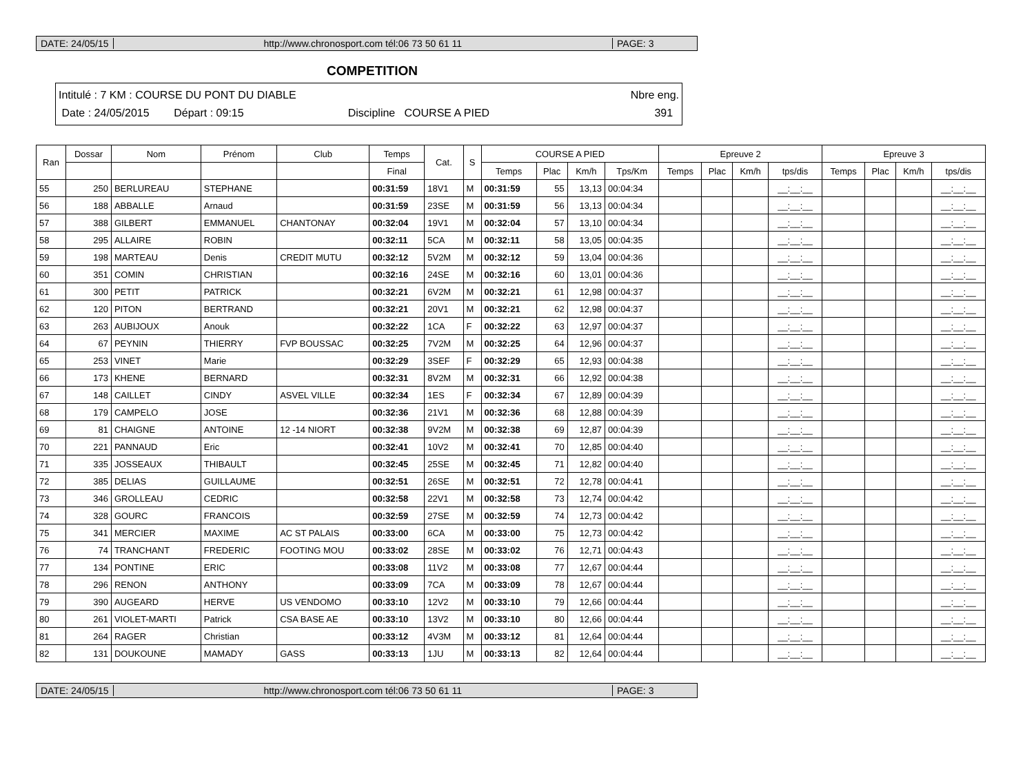DATE: 24/05/15
http://www.chronosport.com tél:06 73 50 61 11
PAGE: 3
COMPETITION
Intitulé : 7 KM : COURSE DU PONT DU DIABLE Nbre eng.
Date : 24/05/2015 Départ : 09:15 Discipline COURSE A PIED 391
| Ran | Dossar | Nom | Prénom | Club | Temps | Cat. | S | COURSE A PIED | | | | Epreuve 2 | | | | Epreuve 3 | | | |
| --- | --- | --- | --- | --- | --- | --- | --- | --- | --- | --- | --- | --- | --- | --- | --- | --- | --- | --- | --- |
| | | | | | Final | | | Temps | Plac | Km/h | Tps/Km | Temps | Plac | Km/h | tps/dis | Temps | Plac | Km/h | tps/dis |
| 55 | 250 | BERLUREAU | STEPHANE | | 00:31:59 | 18V1 | M | 00:31:59 | 55 | 13,13 | 00:04:34 | | | | __:__:__ | | | | __:__:__ |
| 56 | 188 | ABBALLE | Arnaud | | 00:31:59 | 23SE | M | 00:31:59 | 56 | 13,13 | 00:04:34 | | | | __:__:__ | | | | __:__:__ |
| 57 | 388 | GILBERT | EMMANUEL | CHANTONAY | 00:32:04 | 19V1 | M | 00:32:04 | 57 | 13,10 | 00:04:34 | | | | __:__:__ | | | | __:__:__ |
| 58 | 295 | ALLAIRE | ROBIN | | 00:32:11 | 5CA | M | 00:32:11 | 58 | 13,05 | 00:04:35 | | | | __:__:__ | | | | __:__:__ |
| 59 | 198 | MARTEAU | Denis | CREDIT MUTU | 00:32:12 | 5V2M | M | 00:32:12 | 59 | 13,04 | 00:04:36 | | | | __:__:__ | | | | __:__:__ |
| 60 | 351 | COMIN | CHRISTIAN | | 00:32:16 | 24SE | M | 00:32:16 | 60 | 13,01 | 00:04:36 | | | | __:__:__ | | | | __:__:__ |
| 61 | 300 | PETIT | PATRICK | | 00:32:21 | 6V2M | M | 00:32:21 | 61 | 12,98 | 00:04:37 | | | | __:__:__ | | | | __:__:__ |
| 62 | 120 | PITON | BERTRAND | | 00:32:21 | 20V1 | M | 00:32:21 | 62 | 12,98 | 00:04:37 | | | | __:__:__ | | | | __:__:__ |
| 63 | 263 | AUBIJOUX | Anouk | | 00:32:22 | 1CA | F | 00:32:22 | 63 | 12,97 | 00:04:37 | | | | __:__:__ | | | | __:__:__ |
| 64 | 67 | PEYNIN | THIERRY | FVP BOUSSAC | 00:32:25 | 7V2M | M | 00:32:25 | 64 | 12,96 | 00:04:37 | | | | __:__:__ | | | | __:__:__ |
| 65 | 253 | VINET | Marie | | 00:32:29 | 3SEF | F | 00:32:29 | 65 | 12,93 | 00:04:38 | | | | __:__:__ | | | | __:__:__ |
| 66 | 173 | KHENE | BERNARD | | 00:32:31 | 8V2M | M | 00:32:31 | 66 | 12,92 | 00:04:38 | | | | __:__:__ | | | | __:__:__ |
| 67 | 148 | CAILLET | CINDY | ASVEL VILLE | 00:32:34 | 1ES | F | 00:32:34 | 67 | 12,89 | 00:04:39 | | | | __:__:__ | | | | __:__:__ |
| 68 | 179 | CAMPELO | JOSE | | 00:32:36 | 21V1 | M | 00:32:36 | 68 | 12,88 | 00:04:39 | | | | __:__:__ | | | | __:__:__ |
| 69 | 81 | CHAIGNE | ANTOINE | 12 -14 NIORT | 00:32:38 | 9V2M | M | 00:32:38 | 69 | 12,87 | 00:04:39 | | | | __:__:__ | | | | __:__:__ |
| 70 | 221 | PANNAUD | Eric | | 00:32:41 | 10V2 | M | 00:32:41 | 70 | 12,85 | 00:04:40 | | | | __:__:__ | | | | __:__:__ |
| 71 | 335 | JOSSEAUX | THIBAULT | | 00:32:45 | 25SE | M | 00:32:45 | 71 | 12,82 | 00:04:40 | | | | __:__:__ | | | | __:__:__ |
| 72 | 385 | DELIAS | GUILLAUME | | 00:32:51 | 26SE | M | 00:32:51 | 72 | 12,78 | 00:04:41 | | | | __:__:__ | | | | __:__:__ |
| 73 | 346 | GROLLEAU | CEDRIC | | 00:32:58 | 22V1 | M | 00:32:58 | 73 | 12,74 | 00:04:42 | | | | __:__:__ | | | | __:__:__ |
| 74 | 328 | GOURC | FRANCOIS | | 00:32:59 | 27SE | M | 00:32:59 | 74 | 12,73 | 00:04:42 | | | | __:__:__ | | | | __:__:__ |
| 75 | 341 | MERCIER | MAXIME | AC ST PALAIS | 00:33:00 | 6CA | M | 00:33:00 | 75 | 12,73 | 00:04:42 | | | | __:__:__ | | | | __:__:__ |
| 76 | 74 | TRANCHANT | FREDERIC | FOOTING MOU | 00:33:02 | 28SE | M | 00:33:02 | 76 | 12,71 | 00:04:43 | | | | __:__:__ | | | | __:__:__ |
| 77 | 134 | PONTINE | ERIC | | 00:33:08 | 11V2 | M | 00:33:08 | 77 | 12,67 | 00:04:44 | | | | __:__:__ | | | | __:__:__ |
| 78 | 296 | RENON | ANTHONY | | 00:33:09 | 7CA | M | 00:33:09 | 78 | 12,67 | 00:04:44 | | | | __:__:__ | | | | __:__:__ |
| 79 | 390 | AUGEARD | HERVE | US VENDOMO | 00:33:10 | 12V2 | M | 00:33:10 | 79 | 12,66 | 00:04:44 | | | | __:__:__ | | | | __:__:__ |
| 80 | 261 | VIOLET-MARTI | Patrick | CSA BASE AE | 00:33:10 | 13V2 | M | 00:33:10 | 80 | 12,66 | 00:04:44 | | | | __:__:__ | | | | __:__:__ |
| 81 | 264 | RAGER | Christian | | 00:33:12 | 4V3M | M | 00:33:12 | 81 | 12,64 | 00:04:44 | | | | __:__:__ | | | | __:__:__ |
| 82 | 131 | DOUKOUNE | MAMADY | GASS | 00:33:13 | 1JU | M | 00:33:13 | 82 | 12,64 | 00:04:44 | | | | __:__:__ | | | | __:__:__ |
DATE: 24/05/15
http://www.chronosport.com tél:06 73 50 61 11
PAGE: 3